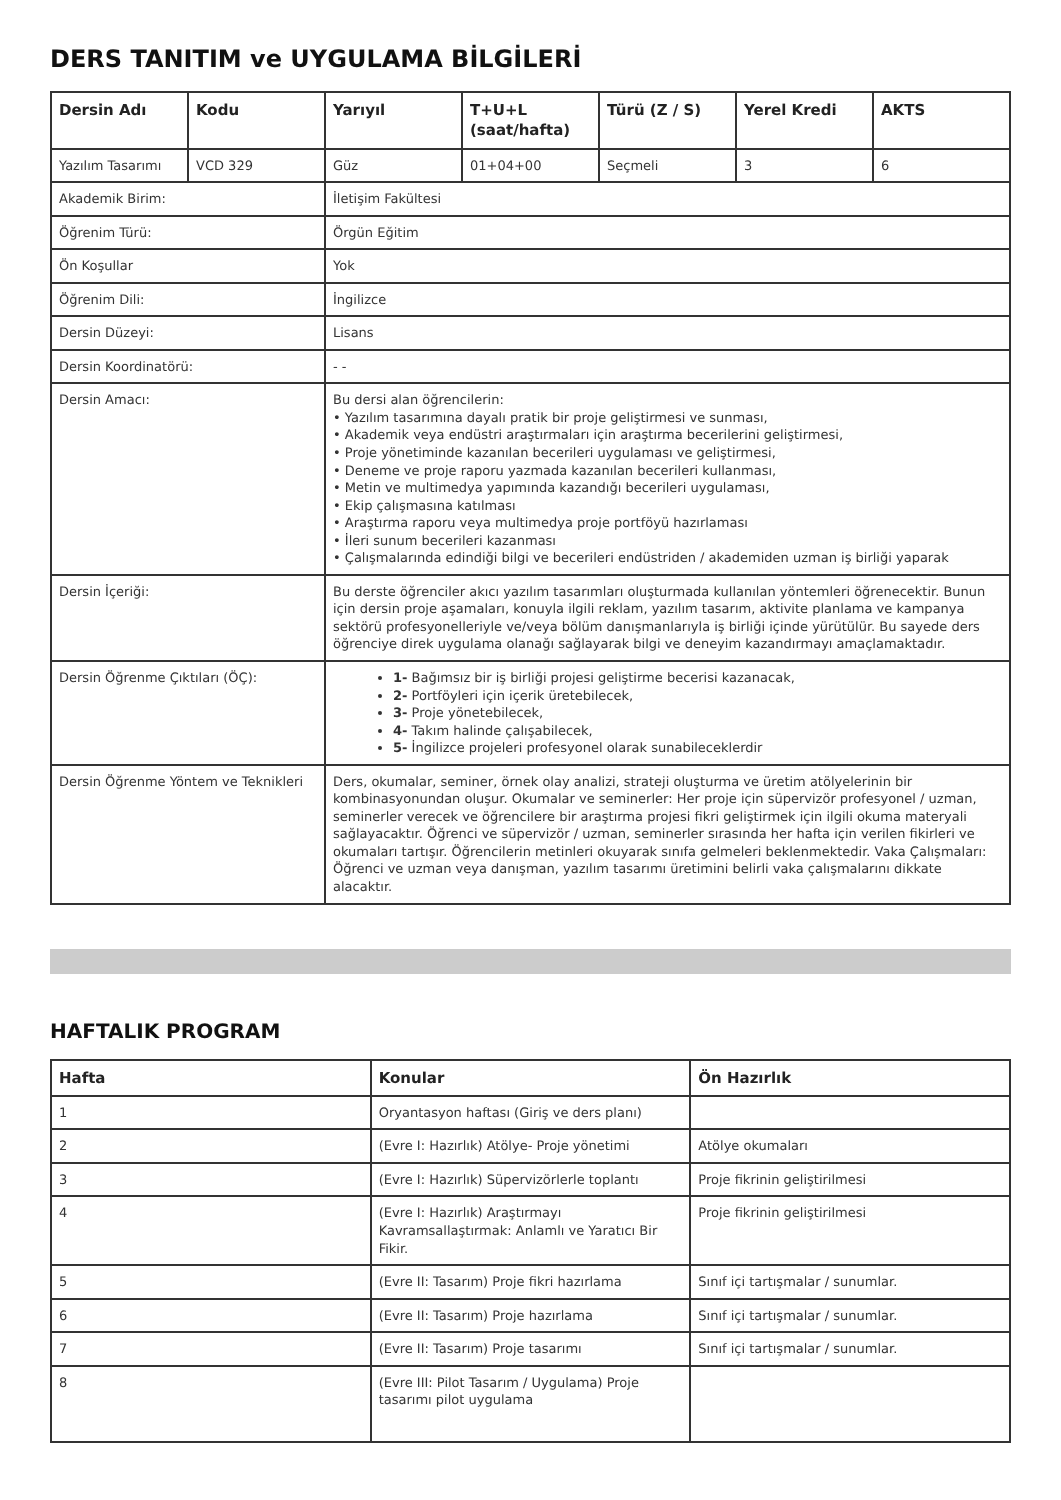DERS TANITIM ve UYGULAMA BİLGİLERİ
| Dersin Adı | Kodu | Yarıyıl | T+U+L (saat/hafta) | Türü (Z / S) | Yerel Kredi | AKTS |
| --- | --- | --- | --- | --- | --- | --- |
| Yazılım Tasarımı | VCD 329 | Güz | 01+04+00 | Seçmeli | 3 | 6 |
| Akademik Birim: | | İletişim Fakültesi | | | | |
| Öğrenim Türü: | | Örgün Eğitim | | | | |
| Ön Koşullar | | Yok | | | | |
| Öğrenim Dili: | | İngilizce | | | | |
| Dersin Düzeyi: | | Lisans | | | | |
| Dersin Koordinatörü: | | - - | | | | |
| Dersin Amacı: | | Bu dersi alan öğrencilerin: • Yazılım tasarımına dayalı pratik bir proje geliştirmesi ve sunması, • Akademik veya endüstri araştırmaları için araştırma becerilerini geliştirmesi, • Proje yönetiminde kazanılan becerileri uygulaması ve geliştirmesi, • Deneme ve proje raporu yazmada kazanılan becerileri kullanması, • Metin ve multimedya yapımında kazandığı becerileri uygulaması, • Ekip çalışmasına katılması • Araştırma raporu veya multimedya proje portföyü hazırlaması • İleri sunum becerileri kazanması • Çalışmalarında edindiği bilgi ve becerileri endüstriden / akademiden uzman iş birliği yaparak | | | | |
| Dersin İçeriği: | | Bu derste öğrenciler akıcı yazılım tasarımları oluşturmada kullanılan yöntemleri öğrenecektir. Bunun için dersin proje aşamaları, konuyla ilgili reklam, yazılım tasarım, aktivite planlama ve kampanya sektörü profesyonelleriyle ve/veya bölüm danışmanlarıyla iş birliği içinde yürütülür. Bu sayede ders öğrenciye direk uygulama olanağı sağlayarak bilgi ve deneyim kazandırmayı amaçlamaktadır. | | | | |
| Dersin Öğrenme Çıktıları (ÖÇ): | | 1- Bağımsız bir iş birliği projesi geliştirme becerisi kazanacak, 2- Portföyleri için içerik üretebilecek, 3- Proje yönetebilecek, 4- Takım halinde çalışabilecek, 5- İngilizce projeleri profesyonel olarak sunabileceklerdir | | | | |
| Dersin Öğrenme Yöntem ve Teknikleri | | Ders, okumalar, seminer, örnek olay analizi, strateji oluşturma ve üretim atölyelerinin bir kombinasyonundan oluşur. Okumalar ve seminerler: Her proje için süpervizör profesyonel / uzman, seminerler verecek ve öğrencilere bir araştırma projesi fikri geliştirmek için ilgili okuma materyali sağlayacaktır. Öğrenci ve süpervizör / uzman, seminerler sırasında her hafta için verilen fikirleri ve okumaları tartışır. Öğrencilerin metinleri okuyarak sınıfa gelmeleri beklenmektedir. Vaka Çalışmaları: Öğrenci ve uzman veya danışman, yazılım tasarımı üretimini belirli vaka çalışmalarını dikkate alacaktır. | | | | |
HAFTALIK PROGRAM
| Hafta | Konular | Ön Hazırlık |
| --- | --- | --- |
| 1 | Oryantasyon haftası (Giriş ve ders planı) | |
| 2 | (Evre I: Hazırlık) Atölye- Proje yönetimi | Atölye okumaları |
| 3 | (Evre I: Hazırlık) Süpervizörlerle toplantı | Proje fikrinin geliştirilmesi |
| 4 | (Evre I: Hazırlık) Araştırmayı Kavramsallaştırmak: Anlamlı ve Yaratıcı Bir Fikir. | Proje fikrinin geliştirilmesi |
| 5 | (Evre II: Tasarım) Proje fikri hazırlama | Sınıf içi tartışmalar / sunumlar. |
| 6 | (Evre II: Tasarım) Proje hazırlama | Sınıf içi tartışmalar / sunumlar. |
| 7 | (Evre II: Tasarım) Proje tasarımı | Sınıf içi tartışmalar / sunumlar. |
| 8 | (Evre III: Pilot Tasarım / Uygulama) Proje tasarımı pilot uygulama | |